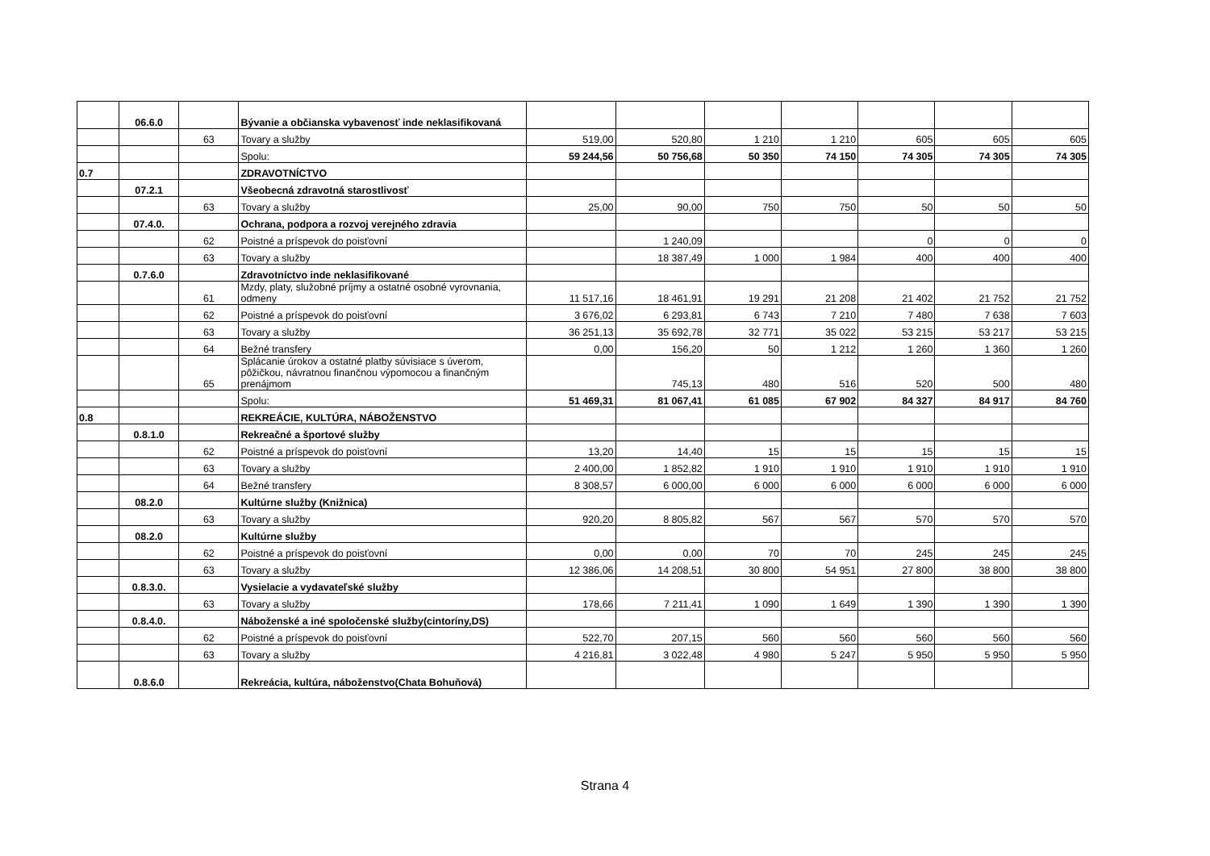| | 06.6.0 | | Bývanie a občianska vybavenosť inde neklasifikovaná | | | | | | | |
| | | 63 | Tovary a služby | 519,00 | 520,80 | 1 210 | 1 210 | 605 | 605 | 605 |
| | | | Spolu: | 59 244,56 | 50 756,68 | 50 350 | 74 150 | 74 305 | 74 305 | 74 305 |
| 0.7 | | | ZDRAVOTNÍCTVO | | | | | | | |
| | 07.2.1 | | Všeobecná zdravotná starostlivosť | | | | | | | |
| | | 63 | Tovary a služby | 25,00 | 90,00 | 750 | 750 | 50 | 50 | 50 |
| | 07.4.0. | | Ochrana, podpora a rozvoj verejného zdravia | | | | | | | |
| | | 62 | Poistné a príspevok do poisťovní | | 1 240,09 | | | 0 | 0 | 0 |
| | | 63 | Tovary a služby | | 18 387,49 | 1 000 | 1 984 | 400 | 400 | 400 |
| | 0.7.6.0 | | Zdravotníctvo inde neklasifikované | | | | | | | |
| | | 61 | Mzdy, platy, služobné príjmy a ostatné osobné vyrovnania, odmeny | 11 517,16 | 18 461,91 | 19 291 | 21 208 | 21 402 | 21 752 | 21 752 |
| | | 62 | Poistné a príspevok do poisťovní | 3 676,02 | 6 293,81 | 6 743 | 7 210 | 7 480 | 7 638 | 7 603 |
| | | 63 | Tovary a služby | 36 251,13 | 35 692,78 | 32 771 | 35 022 | 53 215 | 53 217 | 53 215 |
| | | 64 | Bežné transfery | 0,00 | 156,20 | 50 | 1 212 | 1 260 | 1 360 | 1 260 |
| | | 65 | Splácanie úrokov a ostatné platby súvisiace s úverom, pôžičkou, návratnou finančnou výpomocou a finančným prenájmom | | 745,13 | 480 | 516 | 520 | 500 | 480 |
| | | | Spolu: | 51 469,31 | 81 067,41 | 61 085 | 67 902 | 84 327 | 84 917 | 84 760 |
| 0.8 | | | REKREÁCIE, KULTÚRA, NÁBOŽENSTVO | | | | | | | |
| | 0.8.1.0 | | Rekreačné a športové služby | | | | | | | |
| | | 62 | Poistné a príspevok do poisťovní | 13,20 | 14,40 | 15 | 15 | 15 | 15 | 15 |
| | | 63 | Tovary a služby | 2 400,00 | 1 852,82 | 1 910 | 1 910 | 1 910 | 1 910 | 1 910 |
| | | 64 | Bežné transfery | 8 308,57 | 6 000,00 | 6 000 | 6 000 | 6 000 | 6 000 | 6 000 |
| | 08.2.0 | | Kultúrne služby (Knižnica) | | | | | | | |
| | | 63 | Tovary a služby | 920,20 | 8 805,82 | 567 | 567 | 570 | 570 | 570 |
| | 08.2.0 | | Kultúrne služby | | | | | | | |
| | | 62 | Poistné a príspevok do poisťovní | 0,00 | 0,00 | 70 | 70 | 245 | 245 | 245 |
| | | 63 | Tovary a služby | 12 386,06 | 14 208,51 | 30 800 | 54 951 | 27 800 | 38 800 | 38 800 |
| | 0.8.3.0. | | Vysielacie a vydavateľské služby | | | | | | | |
| | | 63 | Tovary a služby | 178,66 | 7 211,41 | 1 090 | 1 649 | 1 390 | 1 390 | 1 390 |
| | 0.8.4.0. | | Náboženské a iné spoločenské služby(cintoríny,DS) | | | | | | | |
| | | 62 | Poistné a príspevok do poisťovní | 522,70 | 207,15 | 560 | 560 | 560 | 560 | 560 |
| | | 63 | Tovary a služby | 4 216,81 | 3 022,48 | 4 980 | 5 247 | 5 950 | 5 950 | 5 950 |
| | 0.8.6.0 | | Rekreácia, kultúra, náboženstvo(Chata Bohuňová) | | | | | | | |
Strana 4